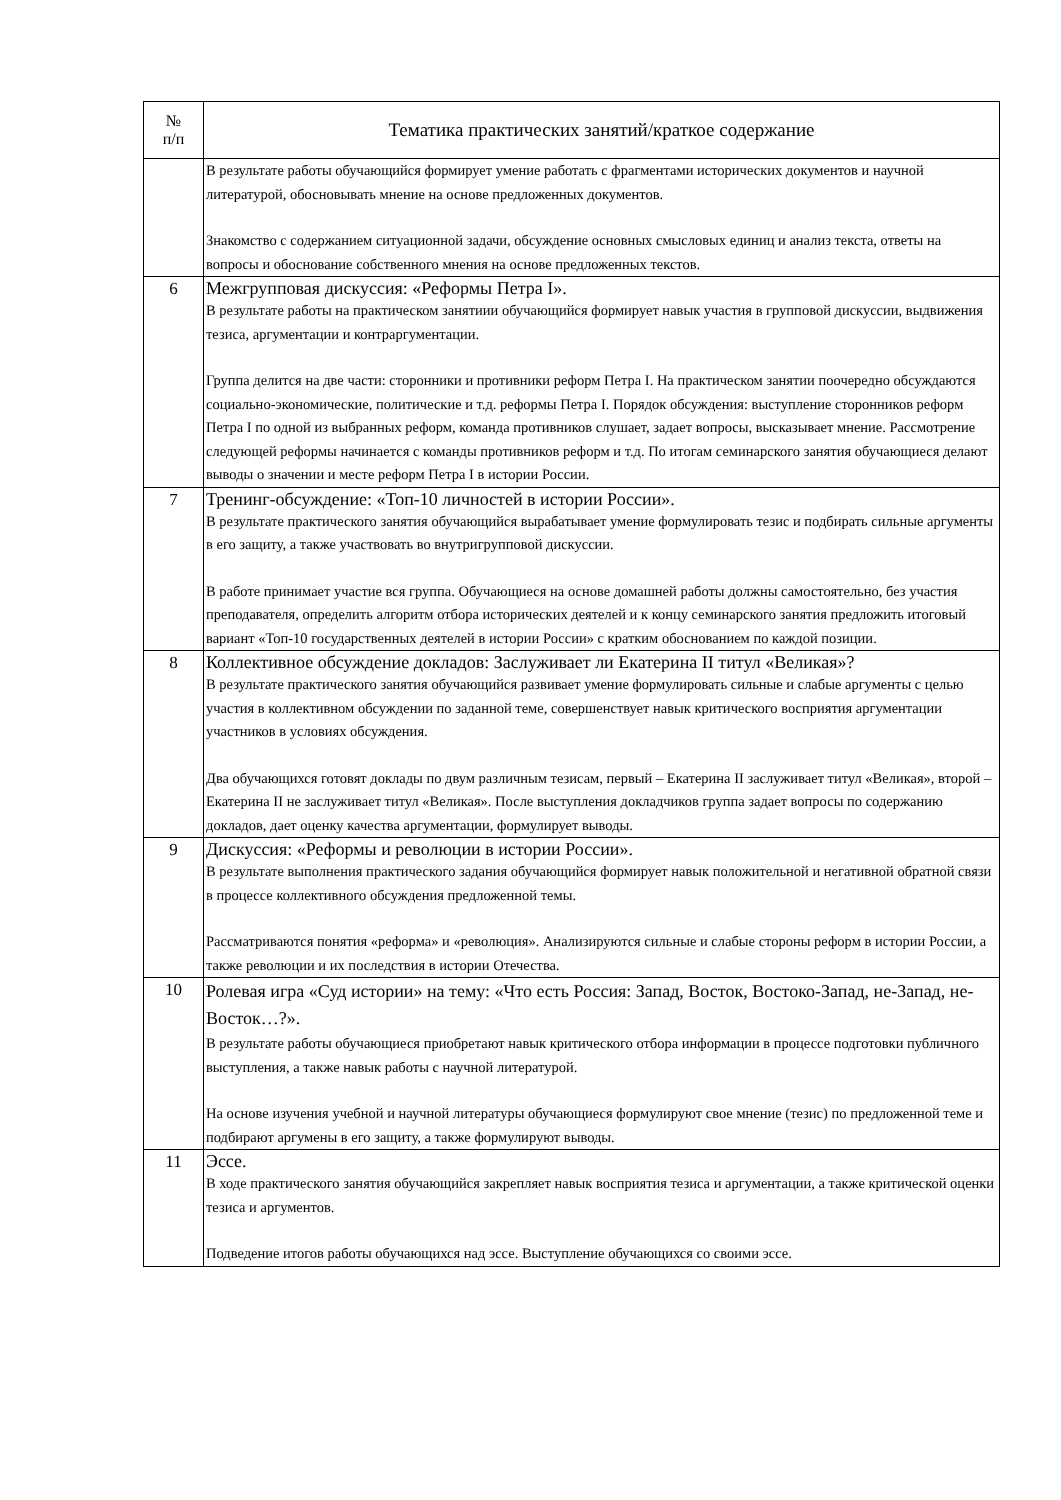| № п/п | Тематика практических занятий/краткое содержание |
| --- | --- |
| | В результате работы обучающийся формирует умение работать с фрагментами исторических документов и научной литературой, обосновывать мнение на основе предложенных документов. Знакомство с содержанием ситуационной задачи, обсуждение основных смысловых единиц и анализ текста, ответы на вопросы и обоснование собственного мнения на основе предложенных текстов. |
| 6 | Межгрупповая дискуссия: «Реформы Петра I». В результате работы на практическом занятиии обучающийся формирует навык участия в групповой дискуссии, выдвижения тезиса, аргументации и контраргументации. Группа делится на две части: сторонники и противники реформ Петра I. На практическом занятии поочередно обсуждаются социально-экономические, политические и т.д. реформы Петра I. Порядок обсуждения: выступление сторонников реформ Петра I по одной из выбранных реформ, команда противников слушает, задает вопросы, высказывает мнение. Рассмотрение следующей реформы начинается с команды противников реформ и т.д. По итогам семинарского занятия обучающиеся делают выводы о значении и месте реформ Петра I в истории России. |
| 7 | Тренинг-обсуждение: «Топ-10 личностей в истории России». В результате практического занятия обучающийся вырабатывает умение формулировать тезис и подбирать сильные аргументы в его защиту, а также участвовать во внутригрупповой дискуссии. В работе принимает участие вся группа. Обучающиеся на основе домашней работы должны самостоятельно, без участия преподавателя, определить алгоритм отбора исторических деятелей и к концу семинарского занятия предложить итоговый вариант «Топ-10 государственных деятелей в истории России» с кратким обоснованием по каждой позиции. |
| 8 | Коллективное обсуждение докладов: Заслуживает ли Екатерина II титул «Великая»? В результате практического занятия обучающийся развивает умение формулировать сильные и слабые аргументы с целью участия в коллективном обсуждении по заданной теме, совершенствует навык критического восприятия аргументации участников в условиях обсуждения. Два обучающихся готовят доклады по двум различным тезисам, первый – Екатерина II заслуживает титул «Великая», второй – Екатерина II не заслуживает титул «Великая». После выступления докладчиков группа задает вопросы по содержанию докладов, дает оценку качества аргументации, формулирует выводы. |
| 9 | Дискуссия: «Реформы и революции в истории России». В результате выполнения практического задания обучающийся формирует навык положительной и негативной обратной связи в процессе коллективного обсуждения предложенной темы. Рассматриваются понятия «реформа» и «революция». Анализируются сильные и слабые стороны реформ в истории России, а также революции и их последствия в истории Отечества. |
| 10 | Ролевая игра «Суд истории» на тему: «Что есть Россия: Запад, Восток, Востоко-Запад, не-Запад, не-Восток…?». В результате работы обучающиеся приобретают навык критического отбора информации в процессе подготовки публичного выступления, а также навык работы с научной литературой. На основе изучения учебной и научной литературы обучающиеся формулируют свое мнение (тезис) по предложенной теме и подбирают аргумены в его защиту, а также формулируют выводы. |
| 11 | Эссе. В ходе практического занятия обучающийся закрепляет навык восприятия тезиса и аргументации, а также критической оценки тезиса и аргументов. Подведение итогов работы обучающихся над эссе. Выступление обучающихся со своими эссе. |